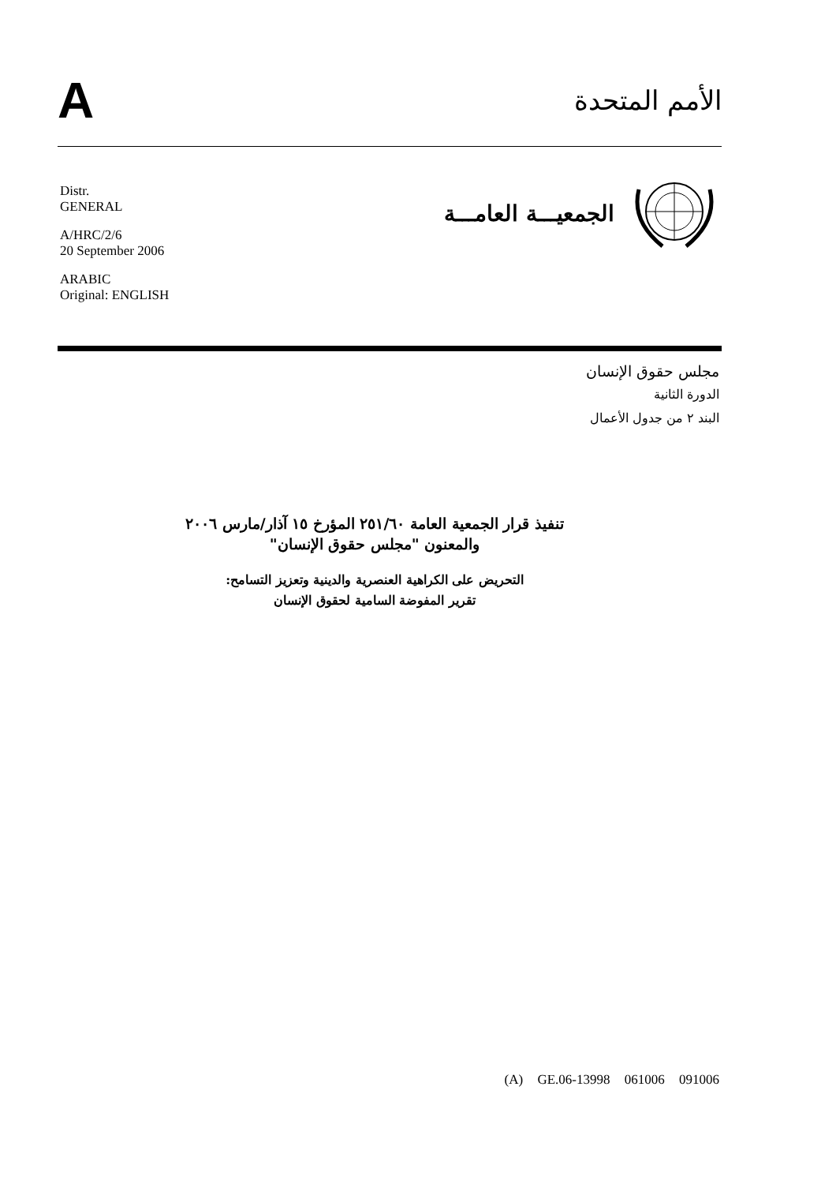A
الأمم المتحدة
Distr.
GENERAL
A/HRC/2/6
20 September 2006
ARABIC
Original: ENGLISH
الجمعيـــة العامـــة
مجلس حقوق الإنسان
الدورة الثانية
البند ٢ من جدول الأعمال
تنفيذ قرار الجمعية العامة ٢٥١/٦٠ المؤرخ ١٥ آذار/مارس ٢٠٠٦
والمعنون "مجلس حقوق الإنسان"
التحريض على الكراهية العنصرية والدينية وتعزيز التسامح:
تقرير المفوضة السامية لحقوق الإنسان
(A) GE.06-13998 061006 091006